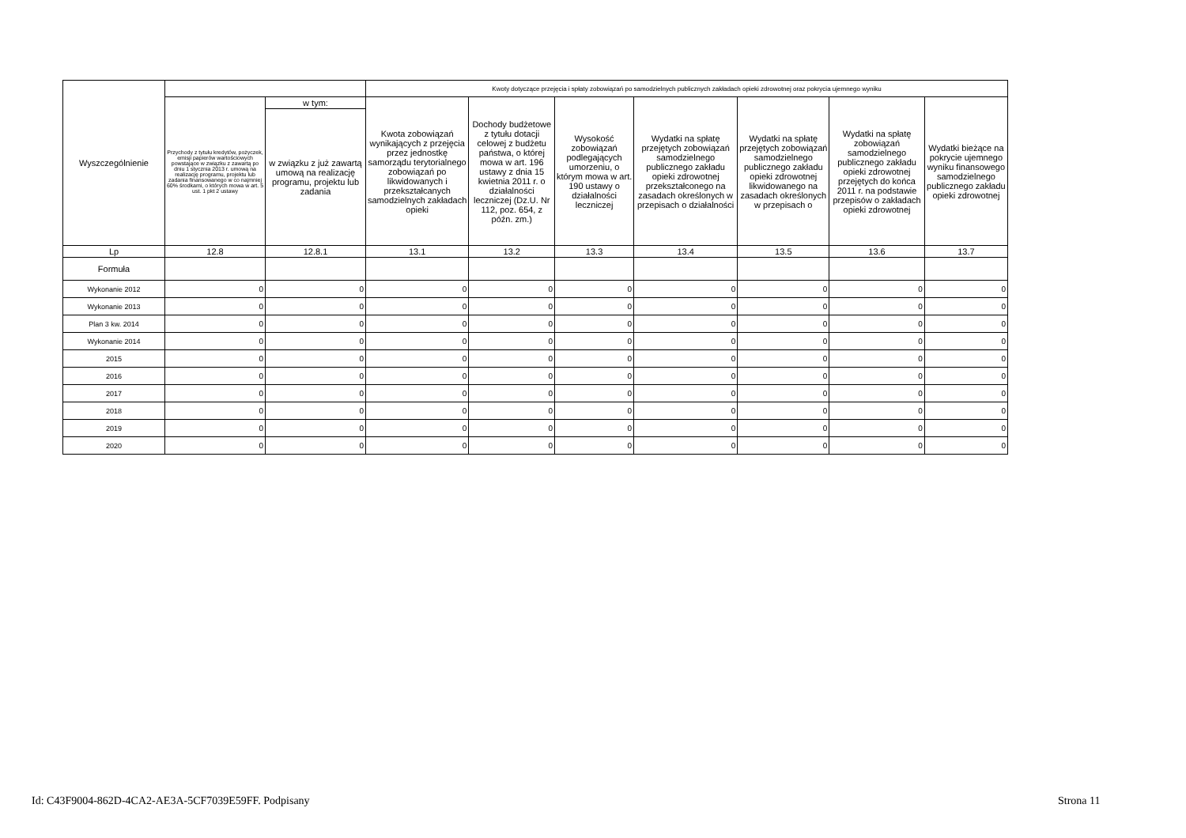| Wyszczególnienie | | | Kwoty dotyczące przejęcia i spłaty zobowiązań po samodzielnych publicznych zakładach opieki zdrowotnej oraz pokrycia ujemnego wyniku | | | | | | |
| --- | --- | --- | --- | --- | --- | --- | --- | --- | --- |
| | Przychody z tytułu kredytów, pożyczek, emisji papierów wartościowych powstające w związku z zawartą po dniu 1 stycznia 2013 r. umową na realizację programu, projektu lub zadania finansowanego w co najmniej 60% środkami, o których mowa w art. 5 ust. 1 pkt 2 ustawy | w tym: | Kwota zobowiązań wynikających z przejęcia przez jednostkę samorządu terytorialnego zobowiązań po likwidowanych i przekształcanych samodzielnych zakładach opieki | Dochody budżetowe z tytułu dotacji celowej z budżetu państwa, o której mowa w art. 196 ustawy z dnia 15 kwietnia 2011 r. o działalności leczniczej (Dz.U. Nr 112, poz. 654, z późn. zm.) | Wysokość zobowiązań podlegających umorzeniu, o którym mowa w art. 190 ustawy o działalności leczniczej | Wydatki na spłatę przejętych zobowiązań samodzielnego publicznego zakładu opieki zdrowotnej przekształconego na zasadach określonych w przepisach o działalności | Wydatki na spłatę przejętych zobowiązań samodzielnego publicznego zakładu opieki zdrowotnej likwidowanego na zasadach określonych w przepisach o | Wydatki na spłatę zobowiązań samodzielnego publicznego zakładu opieki zdrowotnej przejętych do końca 2011 r. na podstawie przepisów o zakładach opieki zdrowotnej | Wydatki bieżące na pokrycie ujemnego wyniku finansowego samodzielnego publicznego zakładu opieki zdrowotnej |
| | | w związku z już zawartą umową na realizację programu, projektu lub zadania | | | | | | | |
| Lp | 12.8 | 12.8.1 | 13.1 | 13.2 | 13.3 | 13.4 | 13.5 | 13.6 | 13.7 |
| Formuła | | | | | | | | | |
| Wykonanie 2012 | 0 | 0 | 0 | 0 | 0 | 0 | 0 | 0 | 0 |
| Wykonanie 2013 | 0 | 0 | 0 | 0 | 0 | 0 | 0 | 0 | 0 |
| Plan 3 kw. 2014 | 0 | 0 | 0 | 0 | 0 | 0 | 0 | 0 | 0 |
| Wykonanie 2014 | 0 | 0 | 0 | 0 | 0 | 0 | 0 | 0 | 0 |
| 2015 | 0 | 0 | 0 | 0 | 0 | 0 | 0 | 0 | 0 |
| 2016 | 0 | 0 | 0 | 0 | 0 | 0 | 0 | 0 | 0 |
| 2017 | 0 | 0 | 0 | 0 | 0 | 0 | 0 | 0 | 0 |
| 2018 | 0 | 0 | 0 | 0 | 0 | 0 | 0 | 0 | 0 |
| 2019 | 0 | 0 | 0 | 0 | 0 | 0 | 0 | 0 | 0 |
| 2020 | 0 | 0 | 0 | 0 | 0 | 0 | 0 | 0 | 0 |
Id: C43F9004-862D-4CA2-AE3A-5CF7039E59FF. Podpisany
Strona 11